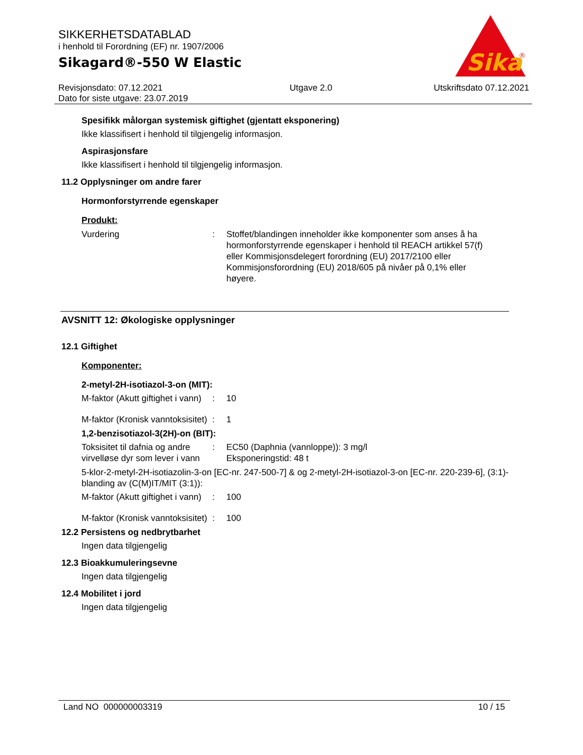SIKKERHETSDATABLAD
i henhold til Forordning (EF) nr. 1907/2006
Sikagard®-550 W Elastic
Sika
®
Revisjonsdato: 07.12.2021
Dato for siste utgave: 23.07.2019
Utgave 2.0 Utskriftsdato 07.12.2021
Spesifikk målorgan systemisk giftighet (gjentatt eksponering)
Ikke klassifisert i henhold til tilgjengelig informasjon.
Aspirasjonsfare
Ikke klassifisert i henhold til tilgjengelig informasjon.
11.2 Opplysninger om andre farer
Hormonforstyrrende egenskaper
Produkt:
Vurdering : Stoffet/blandingen inneholder ikke komponenter som anses å ha hormonforstyrrende egenskaper i henhold til REACH artikkel 57(f) eller Kommisjonsdelegert forordning (EU) 2017/2100 eller Kommisjonsforordning (EU) 2018/605 på nivåer på 0,1% eller høyere.
AVSNITT 12: Økologiske opplysninger
12.1 Giftighet
Komponenter:
2-metyl-2H-isotiazol-3-on (MIT):
M-faktor (Akutt giftighet i vann)
: 10
M-faktor (Kronisk vanntoksisitet)
: 1
1,2-benzisotiazol-3(2H)-on (BIT):
Toksisitet til dafnia og andre virvelløse dyr som lever i vann
: EC50 (Daphnia (vannloppe)): 3 mg/l
Eksponeringstid: 48 t
5-klor-2-metyl-2H-isotiazolin-3-on [EC-nr. 247-500-7] & og 2-metyl-2H-isotiazol-3-on [EC-nr. 220-239-6], (3:1)-blanding av (C(M)IT/MIT (3:1)):
M-faktor (Akutt giftighet i vann)
: 100
M-faktor (Kronisk vanntoksisitet)
: 100
12.2 Persistens og nedbrytbarhet
Ingen data tilgjengelig
12.3 Bioakkumuleringsevne
Ingen data tilgjengelig
12.4 Mobilitet i jord
Ingen data tilgjengelig
Land NO 000000003319 10 / 15